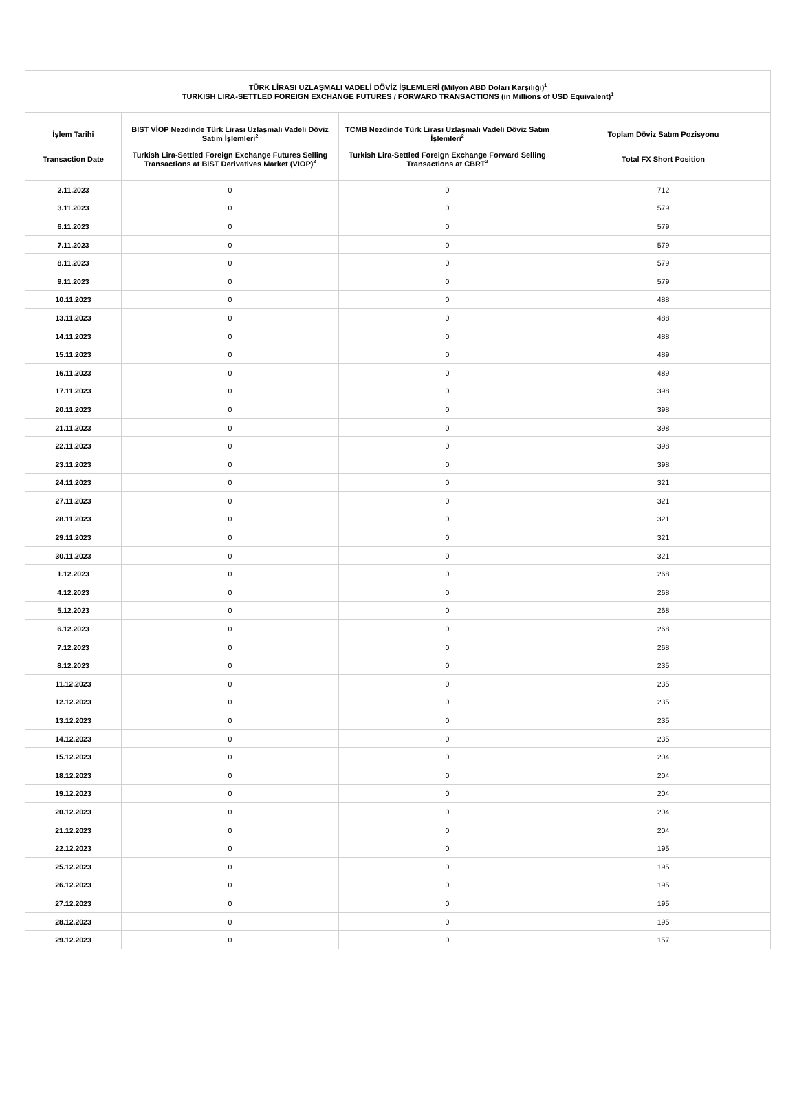| TÜRK LİRASI UZLAŞMALI VADELİ DÖVİZ İŞLEMLERİ (Milyon ABD Doları Karşılığı)<sup>1</sup> TURKISH LIRA-SETTLED FOREIGN EXCHANGE FUTURES / FORWARD TRANSACTIONS (in Millions of USD Equivalent)<sup>1</sup> | | | |
| --- | --- | --- | --- |
| İşlem Tarihi Transaction Date | BIST VİOP Nezdinde Türk Lirası Uzlaşmalı Vadeli Döviz Satım İşlemleri<sup>2</sup> Turkish Lira-Settled Foreign Exchange Futures Selling Transactions at BIST Derivatives Market (VIOP)<sup>2</sup> | TCMB Nezdinde Türk Lirası Uzlaşmalı Vadeli Döviz Satım İşlemleri<sup>2</sup> Turkish Lira-Settled Foreign Exchange Forward Selling Transactions at CBRT<sup>2</sup> | Toplam Döviz Satım Pozisyonu Total FX Short Position |
| 2.11.2023 | 0 | 0 | 712 |
| 3.11.2023 | 0 | 0 | 579 |
| 6.11.2023 | 0 | 0 | 579 |
| 7.11.2023 | 0 | 0 | 579 |
| 8.11.2023 | 0 | 0 | 579 |
| 9.11.2023 | 0 | 0 | 579 |
| 10.11.2023 | 0 | 0 | 488 |
| 13.11.2023 | 0 | 0 | 488 |
| 14.11.2023 | 0 | 0 | 488 |
| 15.11.2023 | 0 | 0 | 489 |
| 16.11.2023 | 0 | 0 | 489 |
| 17.11.2023 | 0 | 0 | 398 |
| 20.11.2023 | 0 | 0 | 398 |
| 21.11.2023 | 0 | 0 | 398 |
| 22.11.2023 | 0 | 0 | 398 |
| 23.11.2023 | 0 | 0 | 398 |
| 24.11.2023 | 0 | 0 | 321 |
| 27.11.2023 | 0 | 0 | 321 |
| 28.11.2023 | 0 | 0 | 321 |
| 29.11.2023 | 0 | 0 | 321 |
| 30.11.2023 | 0 | 0 | 321 |
| 1.12.2023 | 0 | 0 | 268 |
| 4.12.2023 | 0 | 0 | 268 |
| 5.12.2023 | 0 | 0 | 268 |
| 6.12.2023 | 0 | 0 | 268 |
| 7.12.2023 | 0 | 0 | 268 |
| 8.12.2023 | 0 | 0 | 235 |
| 11.12.2023 | 0 | 0 | 235 |
| 12.12.2023 | 0 | 0 | 235 |
| 13.12.2023 | 0 | 0 | 235 |
| 14.12.2023 | 0 | 0 | 235 |
| 15.12.2023 | 0 | 0 | 204 |
| 18.12.2023 | 0 | 0 | 204 |
| 19.12.2023 | 0 | 0 | 204 |
| 20.12.2023 | 0 | 0 | 204 |
| 21.12.2023 | 0 | 0 | 204 |
| 22.12.2023 | 0 | 0 | 195 |
| 25.12.2023 | 0 | 0 | 195 |
| 26.12.2023 | 0 | 0 | 195 |
| 27.12.2023 | 0 | 0 | 195 |
| 28.12.2023 | 0 | 0 | 195 |
| 29.12.2023 | 0 | 0 | 157 |